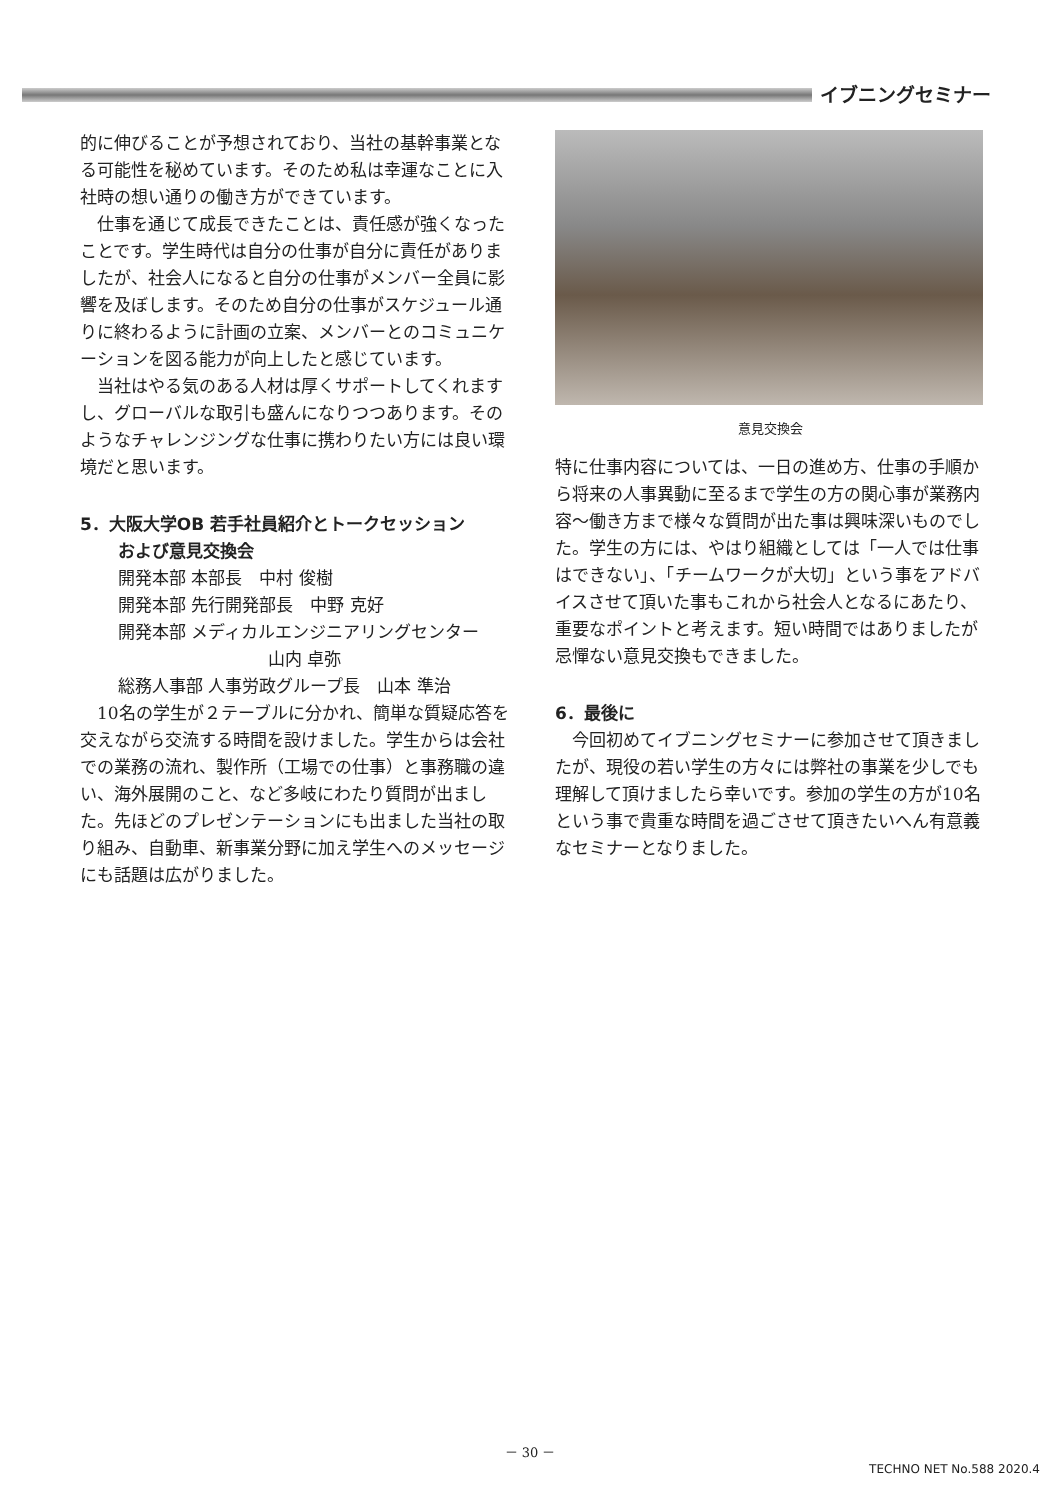イブニングセミナー
的に伸びることが予想されており、当社の基幹事業となる可能性を秘めています。そのため私は幸運なことに入社時の想い通りの働き方ができています。
仕事を通じて成長できたことは、責任感が強くなったことです。学生時代は自分の仕事が自分に責任がありましたが、社会人になると自分の仕事がメンバー全員に影響を及ぼします。そのため自分の仕事がスケジュール通りに終わるように計画の立案、メンバーとのコミュニケーションを図る能力が向上したと感じています。
当社はやる気のある人材は厚くサポートしてくれますし、グローバルな取引も盛んになりつつあります。そのようなチャレンジングな仕事に携わりたい方には良い環境だと思います。
5．大阪大学OB 若手社員紹介とトークセッション
および意見交換会
開発本部 本部長　中村 俊樹
開発本部 先行開発部長　中野 克好
開発本部 メディカルエンジニアリングセンター
山内 卓弥
総務人事部 人事労政グループ長　山本 準治
10名の学生が２テーブルに分かれ、簡単な質疑応答を交えながら交流する時間を設けました。学生からは会社での業務の流れ、製作所（工場での仕事）と事務職の違い、海外展開のこと、など多岐にわたり質問が出ました。先ほどのプレゼンテーションにも出ました当社の取り組み、自動車、新事業分野に加え学生へのメッセージにも話題は広がりました。
意見交換会
特に仕事内容については、一日の進め方、仕事の手順から将来の人事異動に至るまで学生の方の関心事が業務内容～働き方まで様々な質問が出た事は興味深いものでした。学生の方には、やはり組織としては「一人では仕事はできない」、「チームワークが大切」という事をアドバイスさせて頂いた事もこれから社会人となるにあたり、重要なポイントと考えます。短い時間ではありましたが忌憚ない意見交換もできました。
6．最後に
今回初めてイブニングセミナーに参加させて頂きましたが、現役の若い学生の方々には弊社の事業を少しでも理解して頂けましたら幸いです。参加の学生の方が10名という事で貴重な時間を過ごさせて頂きたいへん有意義なセミナーとなりました。
－ 30 －
TECHNO NET No.588 2020.4